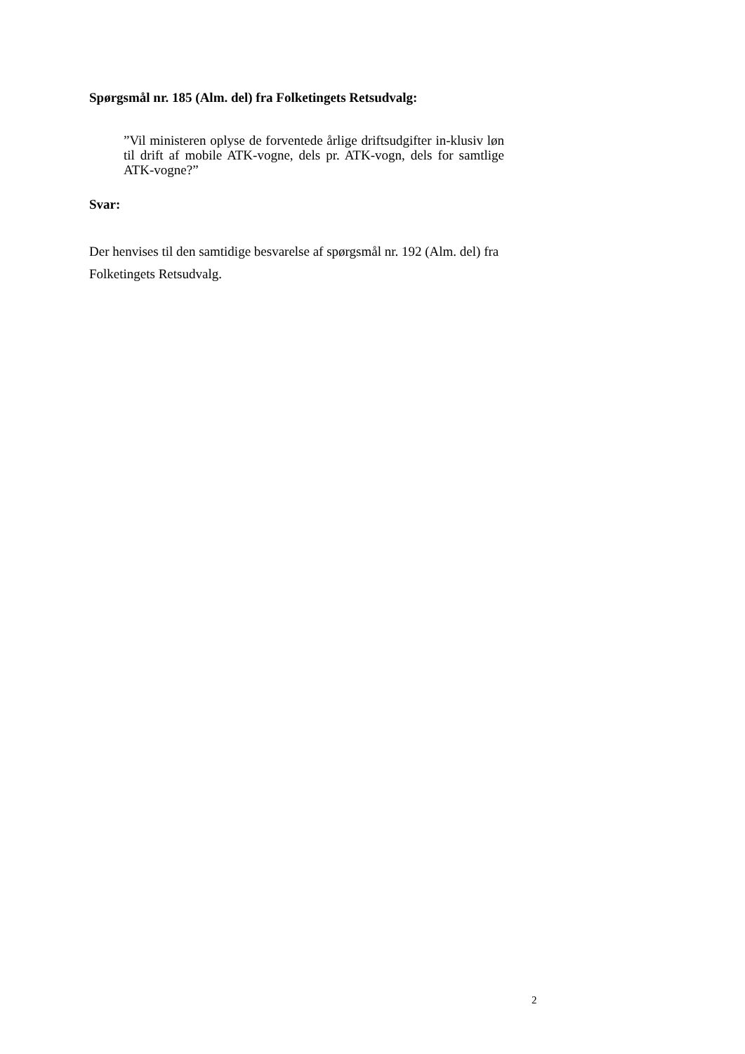Spørgsmål nr. 185 (Alm. del) fra Folketingets Retsudvalg:
”Vil ministeren oplyse de forventede årlige driftsudgifter in-klusiv løn til drift af mobile ATK-vogne, dels pr. ATK-vogn, dels for samtlige ATK-vogne?”
Svar:
Der henvises til den samtidige besvarelse af spørgsmål nr. 192 (Alm. del) fra Folketingets Retsudvalg.
2